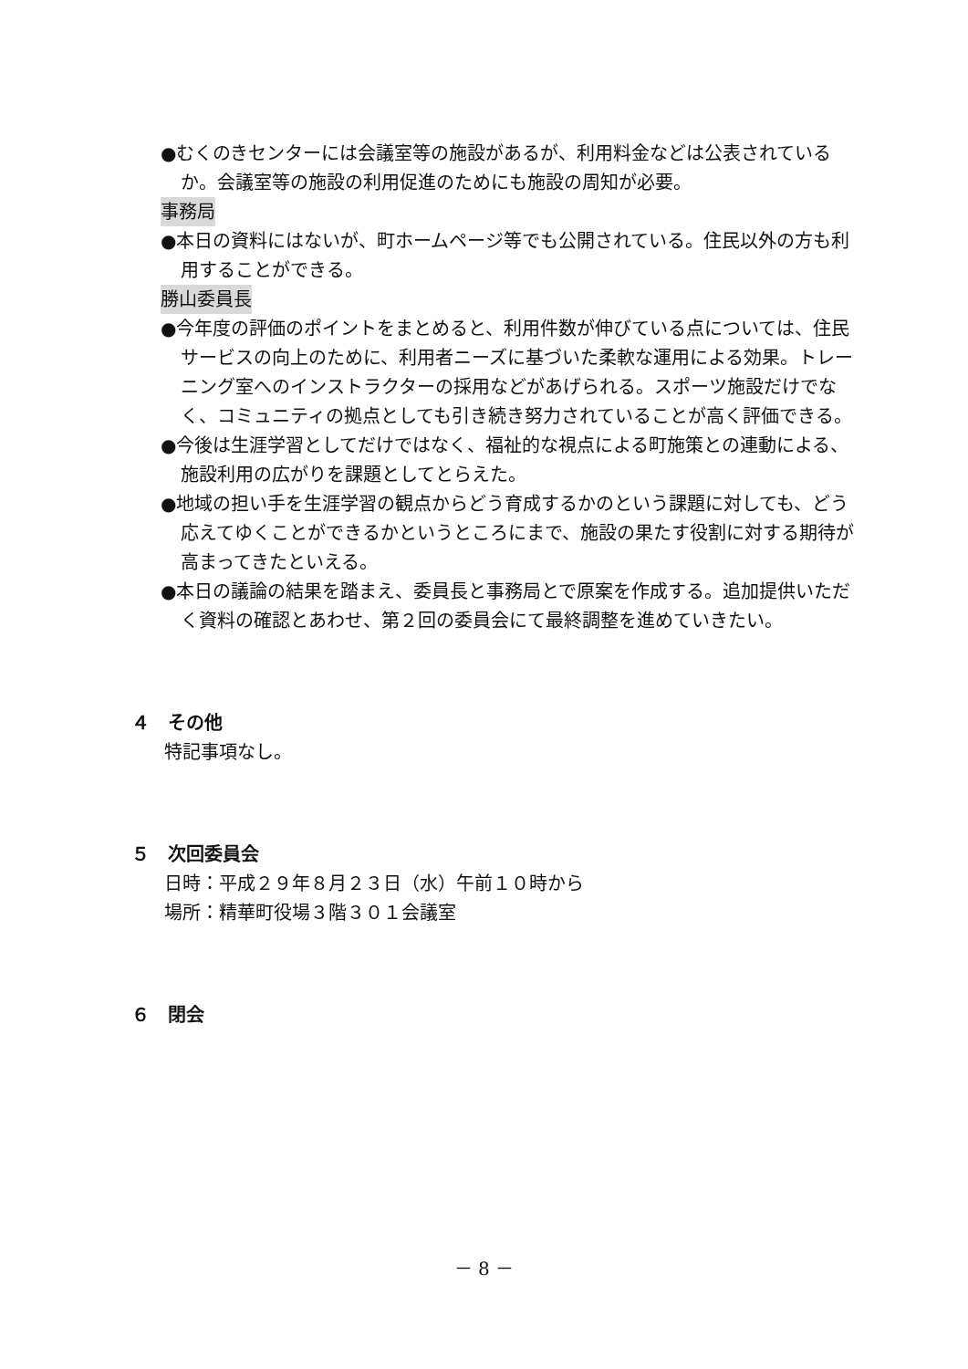●むくのきセンターには会議室等の施設があるが、利用料金などは公表されているか。会議室等の施設の利用促進のためにも施設の周知が必要。
事務局
●本日の資料にはないが、町ホームページ等でも公開されている。住民以外の方も利用することができる。
勝山委員長
●今年度の評価のポイントをまとめると、利用件数が伸びている点については、住民サービスの向上のために、利用者ニーズに基づいた柔軟な運用による効果。トレーニング室へのインストラクターの採用などがあげられる。スポーツ施設だけでなく、コミュニティの拠点としても引き続き努力されていることが高く評価できる。
●今後は生涯学習としてだけではなく、福祉的な視点による町施策との連動による、施設利用の広がりを課題としてとらえた。
●地域の担い手を生涯学習の観点からどう育成するかのという課題に対しても、どう応えてゆくことができるかというところにまで、施設の果たす役割に対する期待が高まってきたといえる。
●本日の議論の結果を踏まえ、委員長と事務局とで原案を作成する。追加提供いただく資料の確認とあわせ、第２回の委員会にて最終調整を進めていきたい。
４　その他
特記事項なし。
５　次回委員会
日時：平成２９年８月２３日（水）午前１０時から
場所：精華町役場３階３０１会議室
６　閉会
－ 8 －